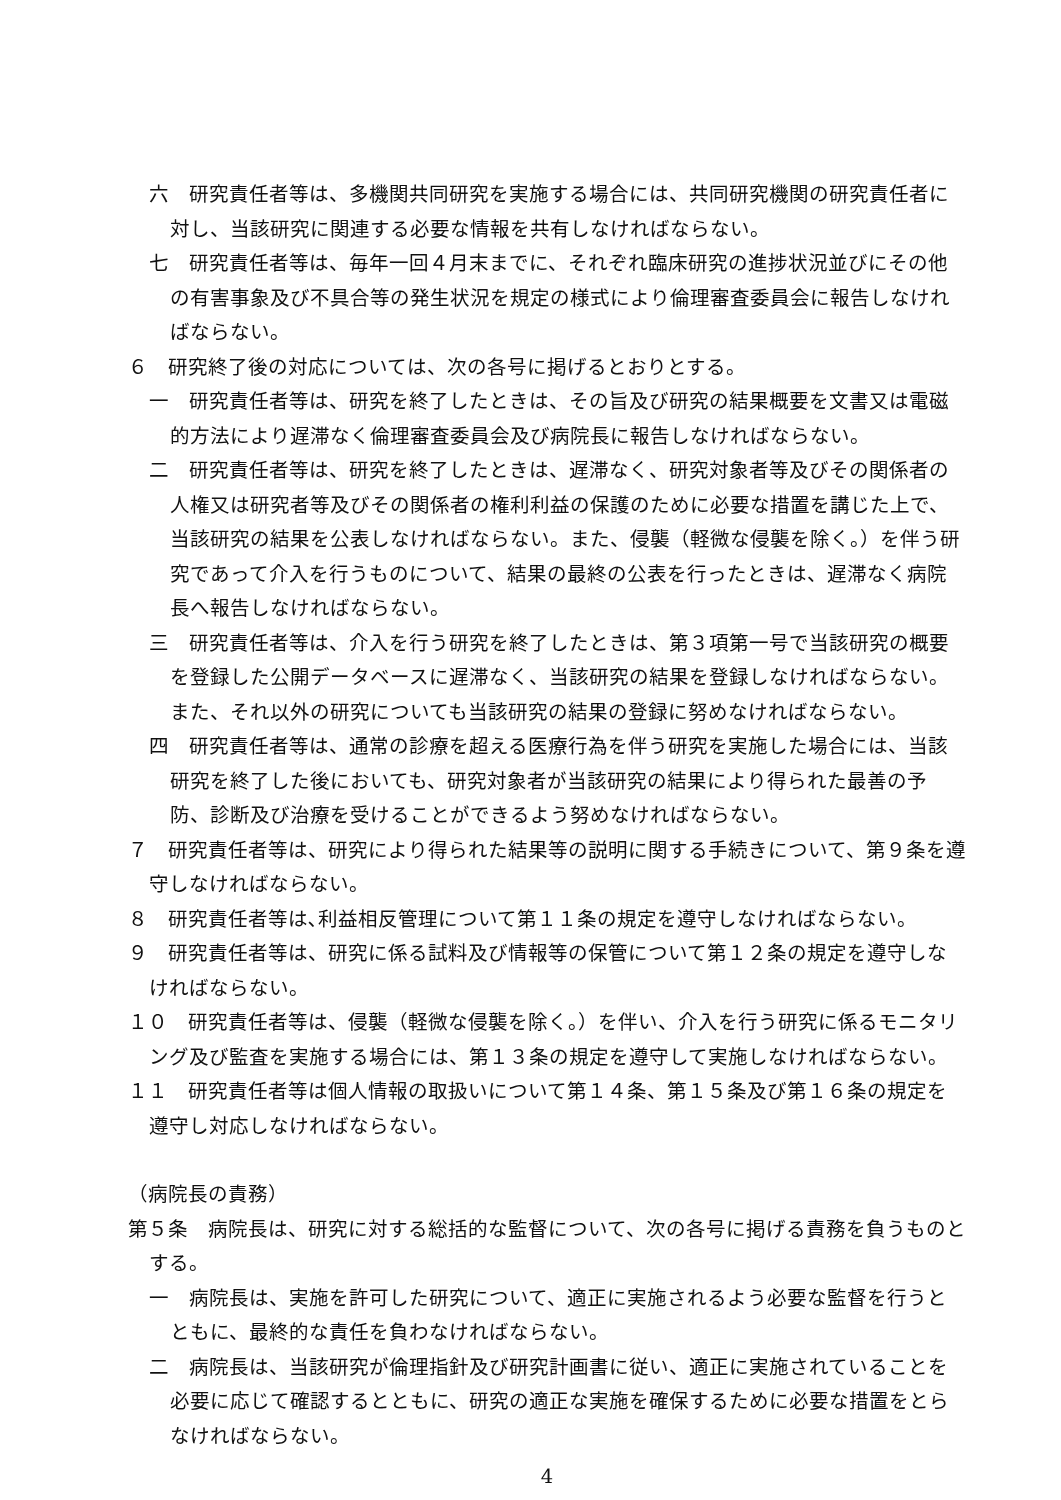六　研究責任者等は、多機関共同研究を実施する場合には、共同研究機関の研究責任者に対し、当該研究に関連する必要な情報を共有しなければならない。
七　研究責任者等は、毎年一回４月末までに、それぞれ臨床研究の進捗状況並びにその他の有害事象及び不具合等の発生状況を規定の様式により倫理審査委員会に報告しなければならない。
６　研究終了後の対応については、次の各号に掲げるとおりとする。
一　研究責任者等は、研究を終了したときは、その旨及び研究の結果概要を文書又は電磁的方法により遅滞なく倫理審査委員会及び病院長に報告しなければならない。
二　研究責任者等は、研究を終了したときは、遅滞なく、研究対象者等及びその関係者の人権又は研究者等及びその関係者の権利利益の保護のために必要な措置を講じた上で、当該研究の結果を公表しなければならない。また、侵襲（軽微な侵襲を除く。）を伴う研究であって介入を行うものについて、結果の最終の公表を行ったときは、遅滞なく病院長へ報告しなければならない。
三　研究責任者等は、介入を行う研究を終了したときは、第３項第一号で当該研究の概要を登録した公開データベースに遅滞なく、当該研究の結果を登録しなければならない。また、それ以外の研究についても当該研究の結果の登録に努めなければならない。
四　研究責任者等は、通常の診療を超える医療行為を伴う研究を実施した場合には、当該研究を終了した後においても、研究対象者が当該研究の結果により得られた最善の予防、診断及び治療を受けることができるよう努めなければならない。
７　研究責任者等は、研究により得られた結果等の説明に関する手続きについて、第９条を遵守しなければならない。
８　研究責任者等は､利益相反管理について第１１条の規定を遵守しなければならない。
９　研究責任者等は、研究に係る試料及び情報等の保管について第１２条の規定を遵守しなければならない。
１０　研究責任者等は、侵襲（軽微な侵襲を除く。）を伴い、介入を行う研究に係るモニタリング及び監査を実施する場合には、第１３条の規定を遵守して実施しなければならない。
１１　研究責任者等は個人情報の取扱いについて第１４条、第１５条及び第１６条の規定を遵守し対応しなければならない。
（病院長の責務）
第５条　病院長は、研究に対する総括的な監督について、次の各号に掲げる責務を負うものとする。
一　病院長は、実施を許可した研究について、適正に実施されるよう必要な監督を行うとともに、最終的な責任を負わなければならない。
二　病院長は、当該研究が倫理指針及び研究計画書に従い、適正に実施されていることを必要に応じて確認するとともに、研究の適正な実施を確保するために必要な措置をとらなければならない。
4